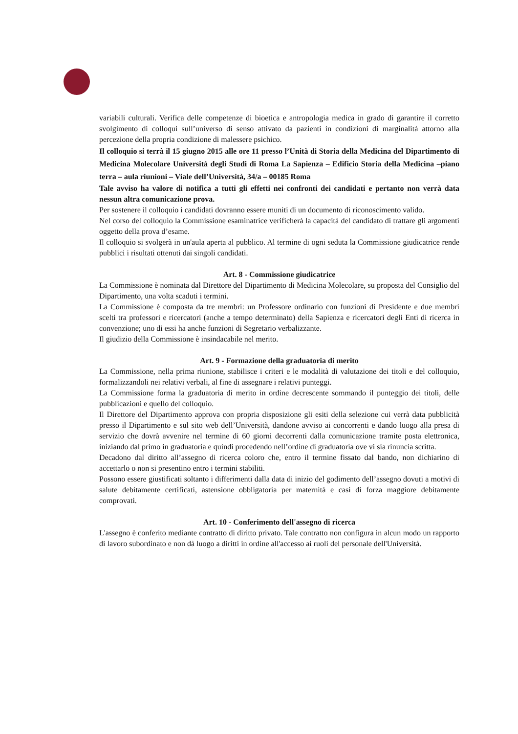variabili culturali. Verifica delle competenze di bioetica e antropologia medica in grado di garantire il corretto svolgimento di colloqui sull’universo di senso attivato da pazienti in condizioni di marginalità attorno alla percezione della propria condizione di malessere psichico.
Il colloquio si terrà il 15 giugno 2015 alle ore 11 presso l’Unità di Storia della Medicina del Dipartimento di Medicina Molecolare Università degli Studi di Roma La Sapienza – Edificio Storia della Medicina –piano terra – aula riunioni – Viale dell’Università, 34/a – 00185 Roma
Tale avviso ha valore di notifica a tutti gli effetti nei confronti dei candidati e pertanto non verrà data nessun altra comunicazione prova.
Per sostenere il colloquio i candidati dovranno essere muniti di un documento di riconoscimento valido.
Nel corso del colloquio la Commissione esaminatrice verificherà la capacità del candidato di trattare gli argomenti oggetto della prova d’esame.
Il colloquio si svolgerà in un'aula aperta al pubblico. Al termine di ogni seduta la Commissione giudicatrice rende pubblici i risultati ottenuti dai singoli candidati.
Art. 8 - Commissione giudicatrice
La Commissione è nominata dal Direttore del Dipartimento di Medicina Molecolare, su proposta del Consiglio del Dipartimento, una volta scaduti i termini.
La Commissione è composta da tre membri: un Professore ordinario con funzioni di Presidente e due membri scelti tra professori e ricercatori (anche a tempo determinato) della Sapienza e ricercatori degli Enti di ricerca in convenzione; uno di essi ha anche funzioni di Segretario verbalizzante.
Il giudizio della Commissione è insindacabile nel merito.
Art. 9 - Formazione della graduatoria di merito
La Commissione, nella prima riunione, stabilisce i criteri e le modalità di valutazione dei titoli e del colloquio, formalizzandoli nei relativi verbali, al fine di assegnare i relativi punteggi.
La Commissione forma la graduatoria di merito in ordine decrescente sommando il punteggio dei titoli, delle pubblicazioni e quello del colloquio.
Il Direttore del Dipartimento approva con propria disposizione gli esiti della selezione cui verrà data pubblicità presso il Dipartimento e sul sito web dell’Università, dandone avviso ai concorrenti e dando luogo alla presa di servizio che dovrà avvenire nel termine di 60 giorni decorrenti dalla comunicazione tramite posta elettronica, iniziando dal primo in graduatoria e quindi procedendo nell’ordine di graduatoria ove vi sia rinuncia scritta.
Decadono dal diritto all’assegno di ricerca coloro che, entro il termine fissato dal bando, non dichiarino di accettarlo o non si presentino entro i termini stabiliti.
Possono essere giustificati soltanto i differimenti dalla data di inizio del godimento dell’assegno dovuti a motivi di salute debitamente certificati, astensione obbligatoria per maternità e casi di forza maggiore debitamente comprovati.
Art. 10 - Conferimento dell'assegno di ricerca
L'assegno è conferito mediante contratto di diritto privato. Tale contratto non configura in alcun modo un rapporto di lavoro subordinato e non dà luogo a diritti in ordine all'accesso ai ruoli del personale dell'Università.